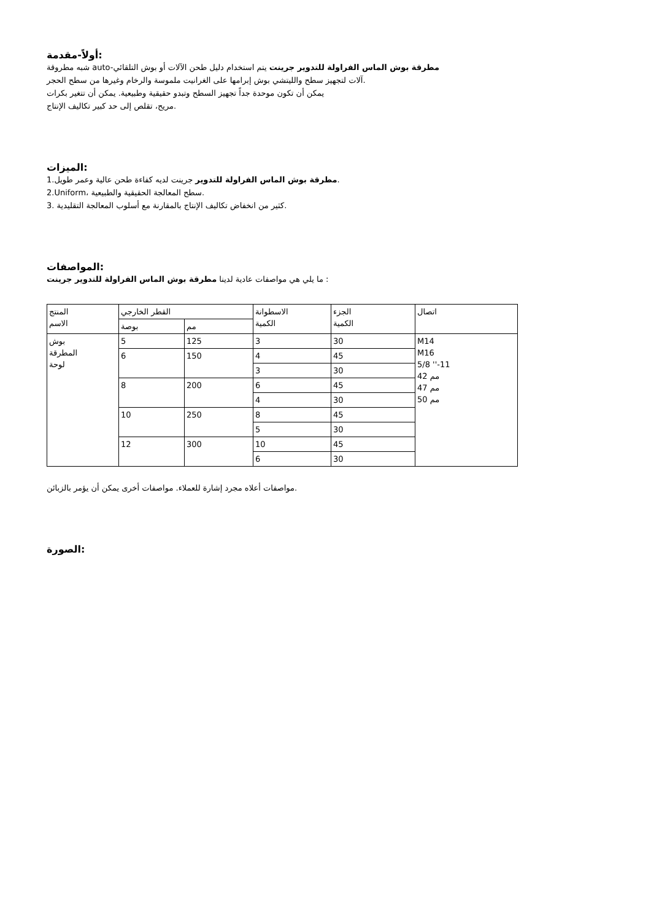أولاً-مقدمة:
شبه مطروقة auto-مطرقة بوش الماس الفراولة للتدوير جرينت يتم استخدام دليل طحن الآلات أو بوش التلقائي
آلات لتجهيز سطح والليتشي بوش إبرامها على الغرانيت ملموسة والرخام وغيرها من سطح الحجر.
يمكن أن تكون موحدة جداً تجهيز السطح وتبدو حقيقية وطبيعية. يمكن أن تتغير بكرات
مريح، تقلص إلى حد كبير تكاليف الإنتاج.
الميزات:
1.مطرقة بوش الماس الفراولة للتدوير جرينت لديه كفاءة طحن عالية وعمر طويل.
2.Uniform، سطح المعالجة الحقيقية والطبيعية.
3. كثير من انخفاض تكاليف الإنتاج بالمقارنة مع أسلوب المعالجة التقليدية.
المواصفات:
ما يلي هي مواصفات عادية لدينا مطرقة بوش الماس الفراولة للتدوير جرينت :
| المنتج الاسم | القطر الخارجي | | الاسطوانة الكمية | الجزء الكمية | اتصال |
| | بوصة | مم | | | |
| بوش المطرقة لوحة | 5 | 125 | 3 | 30 | M14 M16 5/8 ''-11 42 مم 47 مم 50 مم |
| | 6 | 150 | 4 | 45 | |
| | | | 3 | 30 | |
| | 8 | 200 | 6 | 45 | |
| | | | 4 | 30 | |
| | 10 | 250 | 8 | 45 | |
| | | | 5 | 30 | |
| | 12 | 300 | 10 | 45 | |
| | | | 6 | 30 | |
مواصفات أعلاه مجرد إشارة للعملاء. مواصفات أخرى يمكن أن يؤمر بالزبائن.
الصورة: